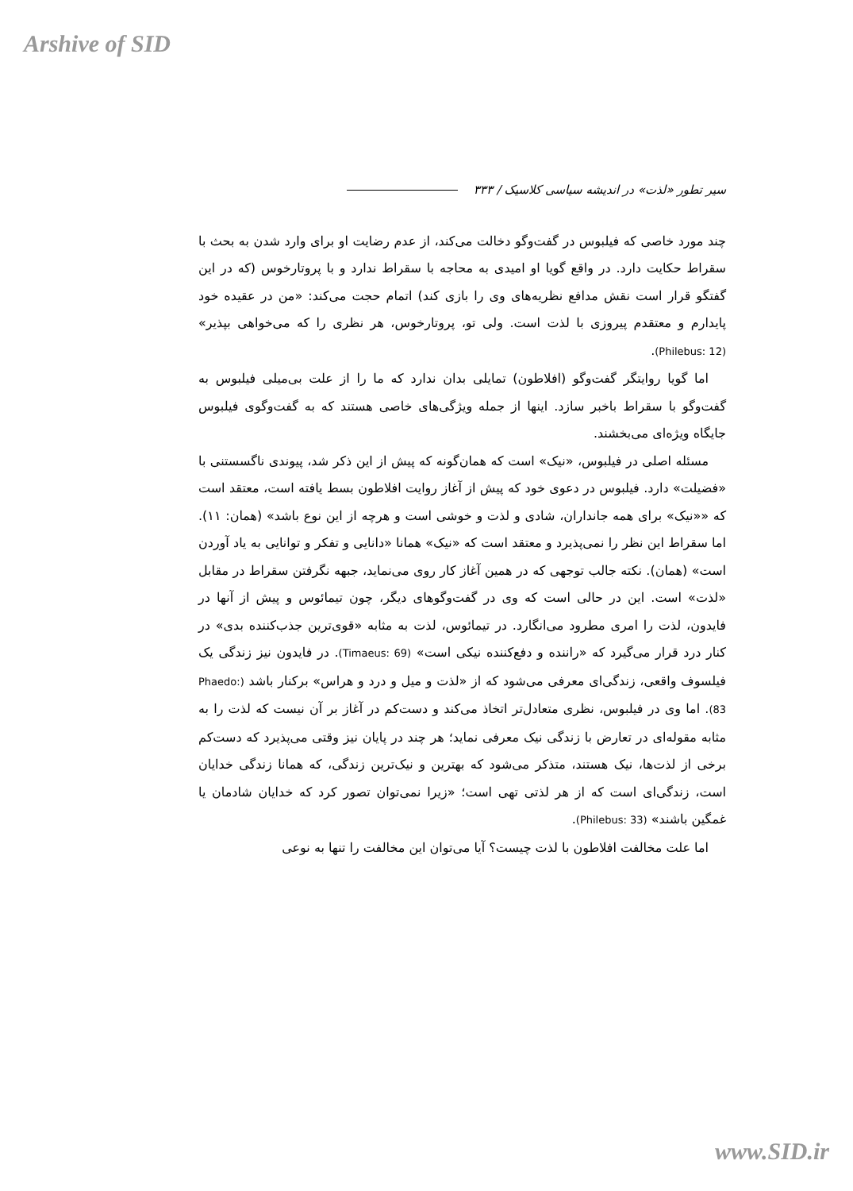Arshive of SID
سیر تطور «لذت» در اندیشه سیاسی کلاسیک / ۳۳۳
چند مورد خاصی که فیلبوس در گفت‌وگو دخالت می‌کند، از عدم رضایت او برای وارد شدن به بحث با سقراط حکایت دارد. در واقع گویا او امیدی به محاجه با سقراط ندارد و با پروتارخوس (که در این گفتگو قرار است نقش مدافع نظریه‌های وی را بازی کند) اتمام حجت می‌کند: «من در عقیده خود پایدارم و معتقدم پیروزی با لذت است. ولی تو، پروتارخوس، هر نظری را که می‌خواهی بپذیر» (Philebus: 12).
اما گویا روایتگر گفت‌وگو (افلاطون) تمایلی بدان ندارد که ما را از علت بی‌میلی فیلبوس به گفت‌وگو با سقراط باخبر سازد. اینها از جمله ویژگی‌های خاصی هستند که به گفت‌وگوی فیلبوس جایگاه ویژه‌ای می‌بخشند.
مسئله اصلی در فیلبوس، «نیک» است که همان‌گونه که پیش از این ذکر شد، پیوندی ناگسستنی با «فضیلت» دارد. فیلبوس در دعوی خود که پیش از آغاز روایت افلاطون بسط یافته است، معتقد است که ««نیک» برای همه جانداران، شادی و لذت و خوشی است و هرچه از این نوع باشد» (همان: ۱۱). اما سقراط این نظر را نمی‌پذیرد و معتقد است که «نیک» همانا «دانایی و تفکر و توانایی به یاد آوردن است» (همان). نکته جالب توجهی که در همین آغاز کار روی می‌نماید، جبهه نگرفتن سقراط در مقابل «لذت» است. این در حالی است که وی در گفت‌وگوهای دیگر، چون تیمائوس و پیش از آنها در فایدون، لذت را امری مطرود می‌انگارد. در تیمائوس، لذت به مثابه «قوی‌ترین جذب‌کننده بدی» در کنار درد قرار می‌گیرد که «راننده و دفع‌کننده نیکی است» (Timaeus: 69). در فایدون نیز زندگی یک فیلسوف واقعی، زندگی‌ای معرفی می‌شود که از «لذت و میل و درد و هراس» برکنار باشد (Phaedo: 83). اما وی در فیلبوس، نظری متعادل‌تر اتخاذ می‌کند و دست‌کم در آغاز بر آن نیست که لذت را به مثابه مقوله‌ای در تعارض با زندگی نیک معرفی نماید؛ هر چند در پایان نیز وقتی می‌پذیرد که دست‌کم برخی از لذت‌ها، نیک هستند، متذکر می‌شود که بهترین و نیک‌ترین زندگی، که همانا زندگی خدایان است، زندگی‌ای است که از هر لذتی تهی است؛ «زیرا نمی‌توان تصور کرد که خدایان شادمان یا غمگین باشند» (Philebus: 33).
اما علت مخالفت افلاطون با لذت چیست؟ آیا می‌توان این مخالفت را تنها به نوعی
www.SID.ir